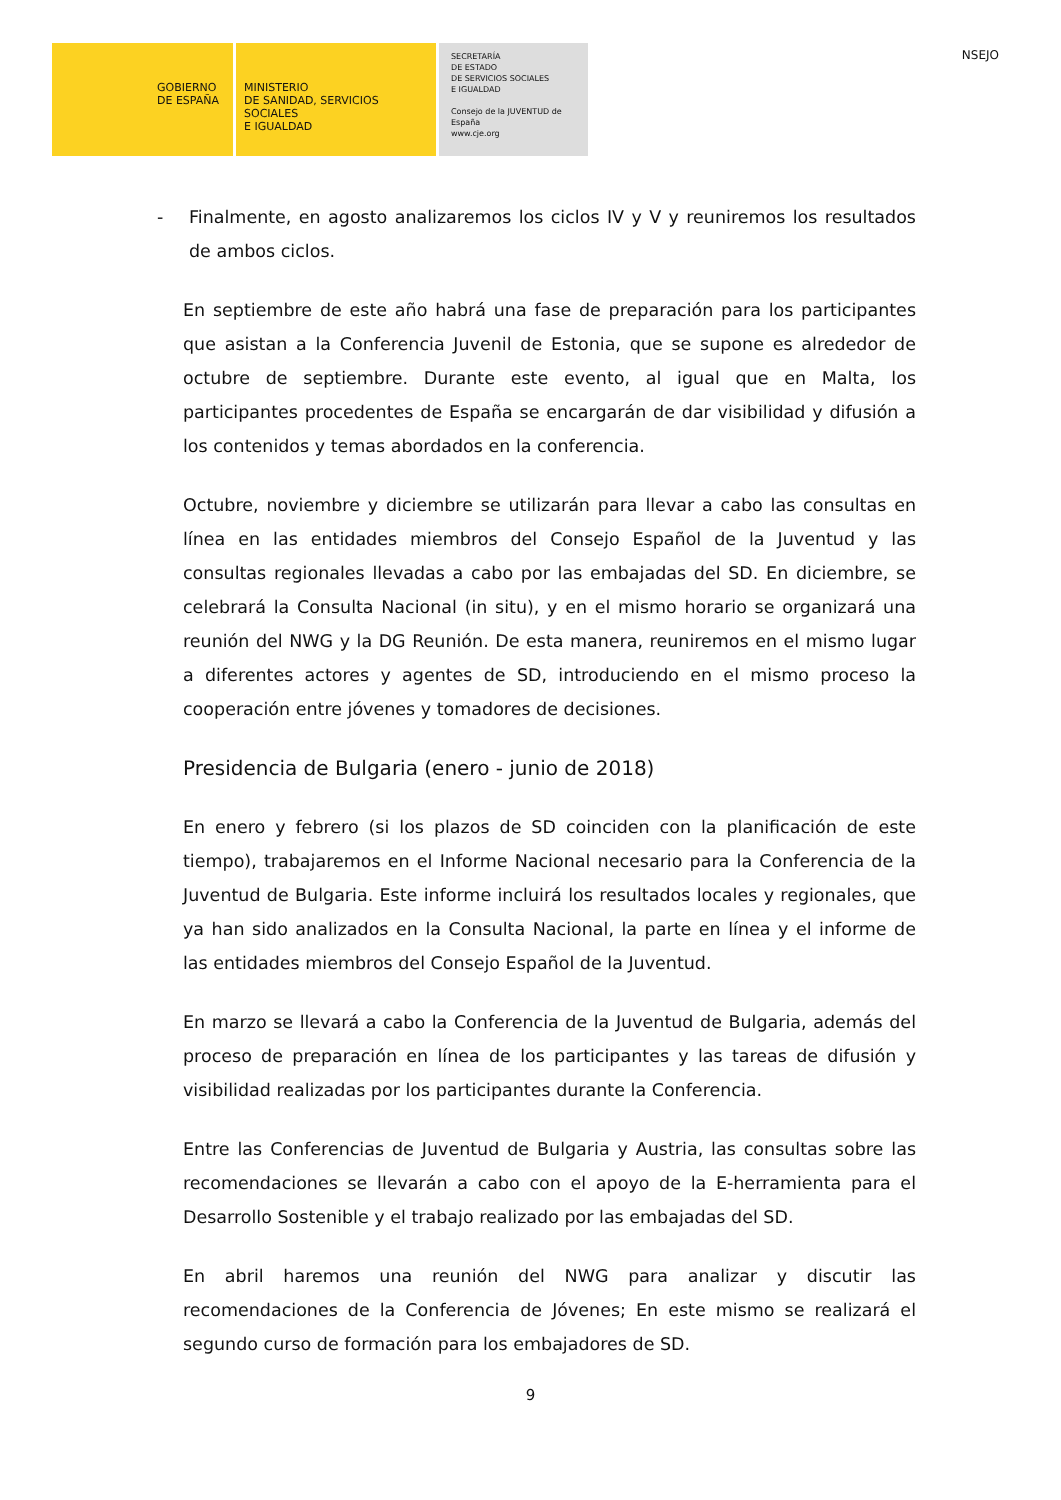GOBIERNO
DE ESPAÑA
MINISTERIO
DE SANIDAD, SERVICIOS SOCIALES
E IGUALDAD
SECRETARÍA
DE ESTADO
DE SERVICIOS SOCIALES
E IGUALDAD
Consejo de la JUVENTUD de España
www.cje.org
NSEJO
- Finalmente, en agosto analizaremos los ciclos IV y V y reuniremos los resultados de ambos ciclos.
En septiembre de este año habrá una fase de preparación para los participantes que asistan a la Conferencia Juvenil de Estonia, que se supone es alrededor de octubre de septiembre. Durante este evento, al igual que en Malta, los participantes procedentes de España se encargarán de dar visibilidad y difusión a los contenidos y temas abordados en la conferencia.
Octubre, noviembre y diciembre se utilizarán para llevar a cabo las consultas en línea en las entidades miembros del Consejo Español de la Juventud y las consultas regionales llevadas a cabo por las embajadas del SD. En diciembre, se celebrará la Consulta Nacional (in situ), y en el mismo horario se organizará una reunión del NWG y la DG Reunión. De esta manera, reuniremos en el mismo lugar a diferentes actores y agentes de SD, introduciendo en el mismo proceso la cooperación entre jóvenes y tomadores de decisiones.
Presidencia de Bulgaria (enero - junio de 2018)
En enero y febrero (si los plazos de SD coinciden con la planificación de este tiempo), trabajaremos en el Informe Nacional necesario para la Conferencia de la Juventud de Bulgaria. Este informe incluirá los resultados locales y regionales, que ya han sido analizados en la Consulta Nacional, la parte en línea y el informe de las entidades miembros del Consejo Español de la Juventud.
En marzo se llevará a cabo la Conferencia de la Juventud de Bulgaria, además del proceso de preparación en línea de los participantes y las tareas de difusión y visibilidad realizadas por los participantes durante la Conferencia.
Entre las Conferencias de Juventud de Bulgaria y Austria, las consultas sobre las recomendaciones se llevarán a cabo con el apoyo de la E-herramienta para el Desarrollo Sostenible y el trabajo realizado por las embajadas del SD.
En abril haremos una reunión del NWG para analizar y discutir las recomendaciones de la Conferencia de Jóvenes; En este mismo se realizará el segundo curso de formación para los embajadores de SD.
9